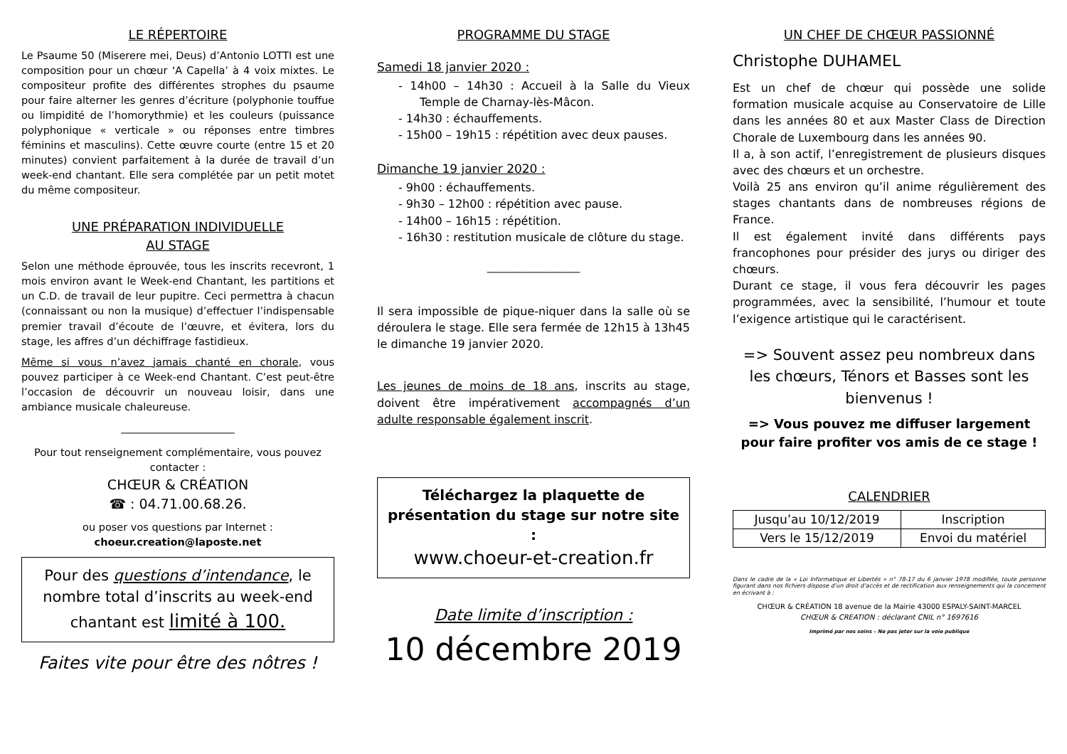LE RÉPERTOIRE
Le Psaume 50 (Miserere mei, Deus) d’Antonio LOTTI est une composition pour un chœur ‘A Capella’ à 4 voix mixtes. Le compositeur profite des différentes strophes du psaume pour faire alterner les genres d’écriture (polyphonie touffue ou limpidité de l’homorythmie) et les couleurs (puissance polyphonique « verticale » ou réponses entre timbres féminins et masculins). Cette œuvre courte (entre 15 et 20 minutes) convient parfaitement à la durée de travail d’un week-end chantant. Elle sera complétée par un petit motet du même compositeur.
UNE PRÉPARATION INDIVIDUELLE
AU STAGE
Selon une méthode éprouvée, tous les inscrits recevront, 1 mois environ avant le Week-end Chantant, les partitions et un C.D. de travail de leur pupitre. Ceci permettra à chacun (connaissant ou non la musique) d’effectuer l’indispensable premier travail d’écoute de l’œuvre, et évitera, lors du stage, les affres d’un déchiffrage fastidieux.
Même si vous n’avez jamais chanté en chorale, vous pouvez participer à ce Week-end Chantant. C’est peut-être l’occasion de découvrir un nouveau loisir, dans une ambiance musicale chaleureuse.
______________________
Pour tout renseignement complémentaire, vous pouvez contacter :
CHŒUR & CRÉATION
☎ : 04.71.00.68.26.
ou poser vos questions par Internet :
choeur.creation@laposte.net
Pour des questions d’intendance, le nombre total d’inscrits au week-end chantant est limité à 100.
Faites vite pour être des nôtres !
PROGRAMME DU STAGE
Samedi 18 janvier 2020 :
- 14h00 – 14h30 : Accueil à la Salle du Vieux Temple de Charnay-lès-Mâcon.
- 14h30 : échauffements.
- 15h00 – 19h15 : répétition avec deux pauses.
Dimanche 19 janvier 2020 :
- 9h00 : échauffements.
- 9h30 – 12h00 : répétition avec pause.
- 14h00 – 16h15 : répétition.
- 16h30 : restitution musicale de clôture du stage.
__________________
Il sera impossible de pique-niquer dans la salle où se déroulera le stage. Elle sera fermée de 12h15 à 13h45 le dimanche 19 janvier 2020.
Les jeunes de moins de 18 ans, inscrits au stage, doivent être impérativement accompagnés d’un adulte responsable également inscrit.
Téléchargez la plaquette de présentation du stage sur notre site :
www.choeur-et-creation.fr
Date limite d’inscription :
10 décembre 2019
UN CHEF DE CHŒUR PASSIONNÉ
Christophe DUHAMEL
Est un chef de chœur qui possède une solide formation musicale acquise au Conservatoire de Lille dans les années 80 et aux Master Class de Direction Chorale de Luxembourg dans les années 90.
Il a, à son actif, l’enregistrement de plusieurs disques avec des chœurs et un orchestre.
Voilà 25 ans environ qu’il anime régulièrement des stages chantants dans de nombreuses régions de France.
Il est également invité dans différents pays francophones pour présider des jurys ou diriger des chœurs.
Durant ce stage, il vous fera découvrir les pages programmées, avec la sensibilité, l’humour et toute l’exigence artistique qui le caractérisent.
=> Souvent assez peu nombreux dans les chœurs, Ténors et Basses sont les bienvenus !
=> Vous pouvez me diffuser largement pour faire profiter vos amis de ce stage !
CALENDRIER
| Jusqu’au 10/12/2019 | Inscription |
| Vers le 15/12/2019 | Envoi du matériel |
Dans le cadre de la « Loi Informatique et Libertés » n° 78-17 du 6 janvier 1978 modifiée, toute personne figurant dans nos fichiers dispose d’un droit d’accès et de rectification aux renseignements qui la concernent en écrivant à :
CHŒUR & CRÉATION 18 avenue de la Mairie 43000 ESPALY-SAINT-MARCEL
CHŒUR & CREATION : déclarant CNIL n° 1697616
Imprimé par nos soins – Ne pas jeter sur la voie publique